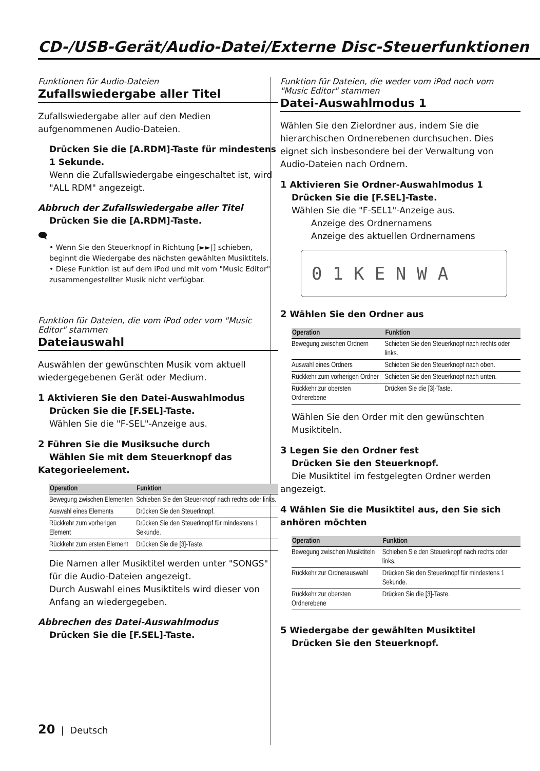CD-/USB-Gerät/Audio-Datei/Externe Disc-Steuerfunktionen
Funktionen für Audio-Dateien
Zufallswiedergabe aller Titel
Zufallswiedergabe aller auf den Medien aufgenommenen Audio-Dateien.
Drücken Sie die [A.RDM]-Taste für mindestens 1 Sekunde.
Wenn die Zufallswiedergabe eingeschaltet ist, wird "ALL RDM" angezeigt.
Abbruch der Zufallswiedergabe aller Titel
Drücken Sie die [A.RDM]-Taste.
🗨
• Wenn Sie den Steuerknopf in Richtung [►►|] schieben, beginnt die Wiedergabe des nächsten gewählten Musiktitels.
• Diese Funktion ist auf dem iPod und mit vom "Music Editor" zusammengestellter Musik nicht verfügbar.
Funktion für Dateien, die vom iPod oder vom "Music Editor" stammen
Dateiauswahl
Auswählen der gewünschten Musik vom aktuell wiedergegebenen Gerät oder Medium.
1 Aktivieren Sie den Datei-Auswahlmodus
Drücken Sie die [F.SEL]-Taste.
Wählen Sie die "F-SEL"-Anzeige aus.
2 Führen Sie die Musiksuche durch
Wählen Sie mit dem Steuerknopf das Kategorieelement.
| Operation | Funktion |
| --- | --- |
| Bewegung zwischen Elementen | Schieben Sie den Steuerknopf nach rechts oder links. |
| Auswahl eines Elements | Drücken Sie den Steuerknopf. |
| Rückkehr zum vorherigen Element | Drücken Sie den Steuerknopf für mindestens 1 Sekunde. |
| Rückkehr zum ersten Element | Drücken Sie die [3]-Taste. |
Die Namen aller Musiktitel werden unter "SONGS" für die Audio-Dateien angezeigt.
Durch Auswahl eines Musiktitels wird dieser von Anfang an wiedergegeben.
Abbrechen des Datei-Auswahlmodus
Drücken Sie die [F.SEL]-Taste.
Funktion für Dateien, die weder vom iPod noch vom "Music Editor" stammen
Datei-Auswahlmodus 1
Wählen Sie den Zielordner aus, indem Sie die hierarchischen Ordnerebenen durchsuchen. Dies eignet sich insbesondere bei der Verwaltung von Audio-Dateien nach Ordnern.
1 Aktivieren Sie Ordner-Auswahlmodus 1
Drücken Sie die [F.SEL]-Taste.
Wählen Sie die "F-SEL1"-Anzeige aus.
Anzeige des Ordnernamens
Anzeige des aktuellen Ordnernamens
0 1 K E N W A
2 Wählen Sie den Ordner aus
| Operation | Funktion |
| --- | --- |
| Bewegung zwischen Ordnern | Schieben Sie den Steuerknopf nach rechts oder links. |
| Auswahl eines Ordners | Schieben Sie den Steuerknopf nach oben. |
| Rückkehr zum vorherigen Ordner | Schieben Sie den Steuerknopf nach unten. |
| Rückkehr zur obersten Ordnerebene | Drücken Sie die [3]-Taste. |
Wählen Sie den Order mit den gewünschten Musiktiteln.
3 Legen Sie den Ordner fest
Drücken Sie den Steuerknopf.
Die Musiktitel im festgelegten Ordner werden angezeigt.
4 Wählen Sie die Musiktitel aus, den Sie sich anhören möchten
| Operation | Funktion |
| --- | --- |
| Bewegung zwischen Musiktiteln | Schieben Sie den Steuerknopf nach rechts oder links. |
| Rückkehr zur Ordnerauswahl | Drücken Sie den Steuerknopf für mindestens 1 Sekunde. |
| Rückkehr zur obersten Ordnerebene | Drücken Sie die [3]-Taste. |
5 Wiedergabe der gewählten Musiktitel
Drücken Sie den Steuerknopf.
20 | Deutsch